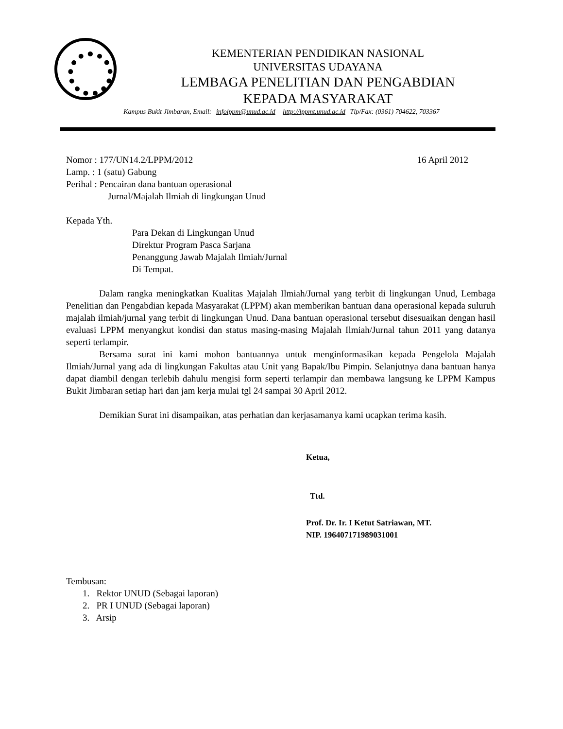KEMENTERIAN PENDIDIKAN NASIONAL
UNIVERSITAS UDAYANA
LEMBAGA PENELITIAN DAN PENGABDIAN
KEPADA MASYARAKAT
Kampus Bukit Jimbaran, Email: infolppm@unud.ac.id http://lppmt.unud.ac.id Tlp/Fax: (0361) 704622, 703367
Nomor : 177/UN14.2/LPPM/2012 16 April 2012
Lamp. : 1 (satu) Gabung
Perihal : Pencairan dana bantuan operasional
Jurnal/Majalah Ilmiah di lingkungan Unud
Kepada Yth.
Para Dekan di Lingkungan Unud
Direktur Program Pasca Sarjana
Penanggung Jawab Majalah Ilmiah/Jurnal
Di Tempat.
Dalam rangka meningkatkan Kualitas Majalah Ilmiah/Jurnal yang terbit di lingkungan Unud, Lembaga Penelitian dan Pengabdian kepada Masyarakat (LPPM) akan memberikan bantuan dana operasional kepada suluruh majalah ilmiah/jurnal yang terbit di lingkungan Unud. Dana bantuan operasional tersebut disesuaikan dengan hasil evaluasi LPPM menyangkut kondisi dan status masing-masing Majalah Ilmiah/Jurnal tahun 2011 yang datanya seperti terlampir.
Bersama surat ini kami mohon bantuannya untuk menginformasikan kepada Pengelola Majalah Ilmiah/Jurnal yang ada di lingkungan Fakultas atau Unit yang Bapak/Ibu Pimpin. Selanjutnya dana bantuan hanya dapat diambil dengan terlebih dahulu mengisi form seperti terlampir dan membawa langsung ke LPPM Kampus Bukit Jimbaran setiap hari dan jam kerja mulai tgl 24 sampai 30 April 2012.
Demikian Surat ini disampaikan, atas perhatian dan kerjasamanya kami ucapkan terima kasih.
Ketua,
Ttd.
Prof. Dr. Ir. I Ketut Satriawan, MT.
NIP. 196407171989031001
Tembusan:
1. Rektor UNUD (Sebagai laporan)
2. PR I UNUD (Sebagai laporan)
3. Arsip